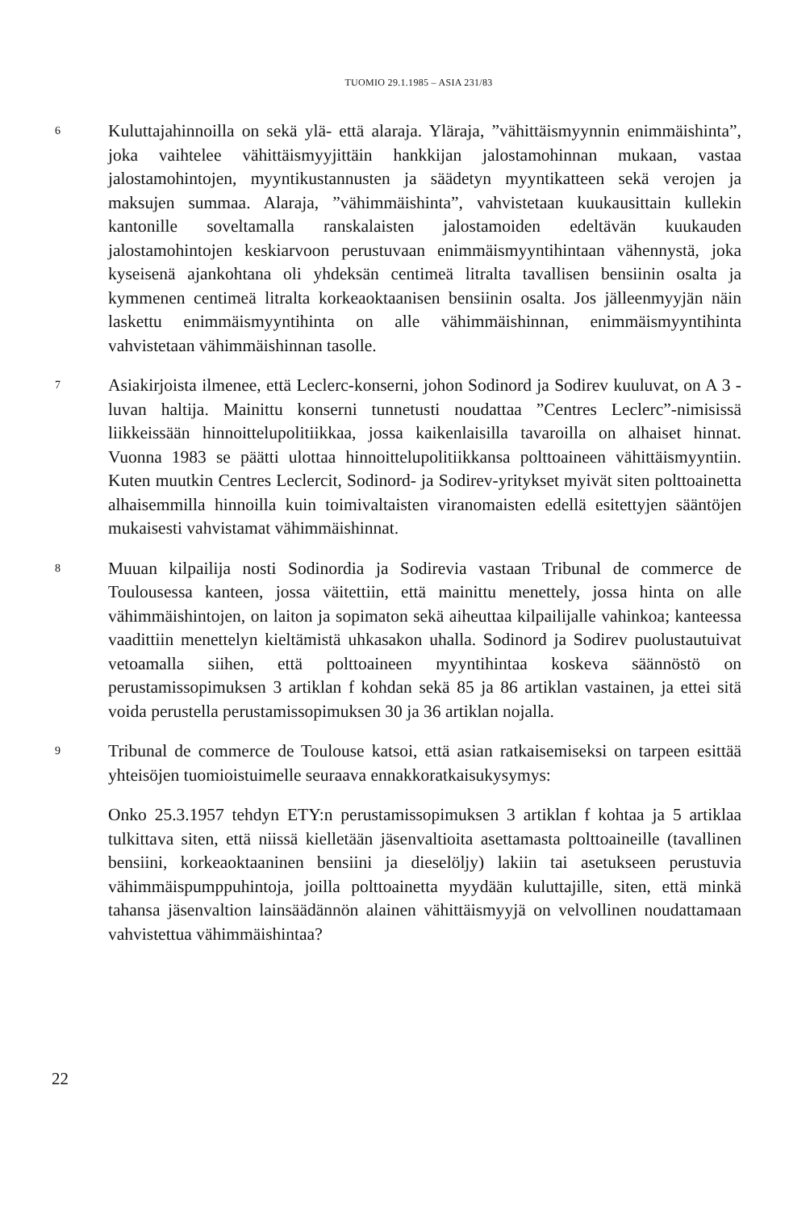TUOMIO 29.1.1985 – ASIA 231/83
6
Kuluttajahinnoilla on sekä ylä- että alaraja. Yläraja, ”vähittäismyynnin enimmäishinta”, joka vaihtelee vähittäismyyjittäin hankkijan jalostamohinnan mukaan, vastaa jalostamohintojen, myyntikustannusten ja säädetyn myyntikatteen sekä verojen ja maksujen summaa. Alaraja, ”vähimmäishinta”, vahvistetaan kuukausittain kullekin kantonille soveltamalla ranskalaisten jalostamoiden edeltävän kuukauden jalostamohintojen keskiarvoon perustuvaan enimmäismyyntihintaan vähennystä, joka kyseisenä ajankohtana oli yhdeksän centimeä litralta tavallisen bensiinin osalta ja kymmenen centimeä litralta korkeaoktaanisen bensiinin osalta. Jos jälleenmyyjän näin laskettu enimmäismyyntihinta on alle vähimmäishinnan, enimmäismyyntihinta vahvistetaan vähimmäishinnan tasolle.
7
Asiakirjoista ilmenee, että Leclerc-konserni, johon Sodinord ja Sodirev kuuluvat, on A 3 -luvan haltija. Mainittu konserni tunnetusti noudattaa ”Centres Leclerc”-nimisissä liikkeissään hinnoittelupolitiikkaa, jossa kaikenlaisilla tavaroilla on alhaiset hinnat. Vuonna 1983 se päätti ulottaa hinnoittelupolitiikkansa polttoaineen vähittäismyyntiin. Kuten muutkin Centres Leclercit, Sodinord- ja Sodirev-yritykset myivät siten polttoainetta alhaisemmilla hinnoilla kuin toimivaltaisten viranomaisten edellä esitettyjen sääntöjen mukaisesti vahvistamat vähimmäishinnat.
8
Muuan kilpailija nosti Sodinordia ja Sodirevia vastaan Tribunal de commerce de Toulousessa kanteen, jossa väitettiin, että mainittu menettely, jossa hinta on alle vähimmäishintojen, on laiton ja sopimaton sekä aiheuttaa kilpailijalle vahinkoa; kanteessa vaadittiin menettelyn kieltämistä uhkasakon uhalla. Sodinord ja Sodirev puolustautuivat vetoamalla siihen, että polttoaineen myyntihintaa koskeva säännöstö on perustamissopimuksen 3 artiklan f kohdan sekä 85 ja 86 artiklan vastainen, ja ettei sitä voida perustella perustamissopimuksen 30 ja 36 artiklan nojalla.
9
Tribunal de commerce de Toulouse katsoi, että asian ratkaisemiseksi on tarpeen esittää yhteisöjen tuomioistuimelle seuraava ennakkoratkaisukysymys:
Onko 25.3.1957 tehdyn ETY:n perustamissopimuksen 3 artiklan f kohtaa ja 5 artiklaa tulkittava siten, että niissä kielletään jäsenvaltioita asettamasta polttoaineille (tavallinen bensiini, korkeaoktaaninen bensiini ja dieselöljy) lakiin tai asetukseen perustuvia vähimmäispumppuhintoja, joilla polttoainetta myydään kuluttajille, siten, että minkä tahansa jäsenvaltion lainsäädännön alainen vähittäismyyjä on velvollinen noudattamaan vahvistettua vähimmäishintaa?
22